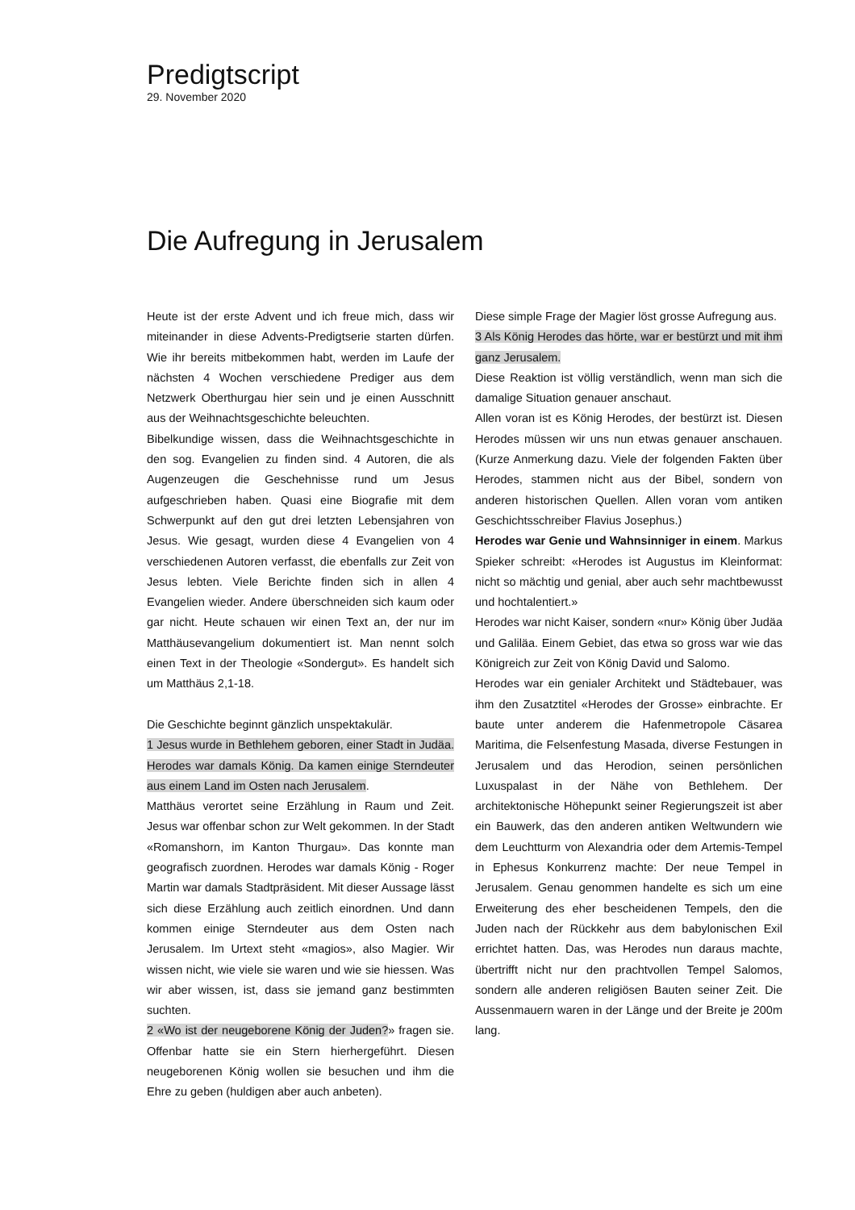Predigtscript
29. November 2020
Die Aufregung in Jerusalem
Heute ist der erste Advent und ich freue mich, dass wir miteinander in diese Advents-Predigtserie starten dürfen. Wie ihr bereits mitbekommen habt, werden im Laufe der nächsten 4 Wochen verschiedene Prediger aus dem Netzwerk Oberthurgau hier sein und je einen Ausschnitt aus der Weihnachtsgeschichte beleuchten.
Bibelkundige wissen, dass die Weihnachtsgeschichte in den sog. Evangelien zu finden sind. 4 Autoren, die als Augenzeugen die Geschehnisse rund um Jesus aufgeschrieben haben. Quasi eine Biografie mit dem Schwerpunkt auf den gut drei letzten Lebensjahren von Jesus. Wie gesagt, wurden diese 4 Evangelien von 4 verschiedenen Autoren verfasst, die ebenfalls zur Zeit von Jesus lebten. Viele Berichte finden sich in allen 4 Evangelien wieder. Andere überschneiden sich kaum oder gar nicht. Heute schauen wir einen Text an, der nur im Matthäusevangelium dokumentiert ist. Man nennt solch einen Text in der Theologie «Sondergut». Es handelt sich um Matthäus 2,1-18.
Die Geschichte beginnt gänzlich unspektakulär.
1 Jesus wurde in Bethlehem geboren, einer Stadt in Judäa. Herodes war damals König. Da kamen einige Sterndeuter aus einem Land im Osten nach Jerusalem.
Matthäus verortet seine Erzählung in Raum und Zeit. Jesus war offenbar schon zur Welt gekommen. In der Stadt «Romanshorn, im Kanton Thurgau». Das konnte man geografisch zuordnen. Herodes war damals König - Roger Martin war damals Stadtpräsident. Mit dieser Aussage lässt sich diese Erzählung auch zeitlich einordnen. Und dann kommen einige Sterndeuter aus dem Osten nach Jerusalem. Im Urtext steht «magios», also Magier. Wir wissen nicht, wie viele sie waren und wie sie hiessen. Was wir aber wissen, ist, dass sie jemand ganz bestimmten suchten.
2 «Wo ist der neugeborene König der Juden?» fragen sie. Offenbar hatte sie ein Stern hierhergeführt. Diesen neugeborenen König wollen sie besuchen und ihm die Ehre zu geben (huldigen aber auch anbeten).
Diese simple Frage der Magier löst grosse Aufregung aus.
3 Als König Herodes das hörte, war er bestürzt und mit ihm ganz Jerusalem.
Diese Reaktion ist völlig verständlich, wenn man sich die damalige Situation genauer anschaut.
Allen voran ist es König Herodes, der bestürzt ist. Diesen Herodes müssen wir uns nun etwas genauer anschauen. (Kurze Anmerkung dazu. Viele der folgenden Fakten über Herodes, stammen nicht aus der Bibel, sondern von anderen historischen Quellen. Allen voran vom antiken Geschichtsschreiber Flavius Josephus.)
Herodes war Genie und Wahnsinniger in einem. Markus Spieker schreibt: «Herodes ist Augustus im Kleinformat: nicht so mächtig und genial, aber auch sehr machtbewusst und hochtalentiert.»
Herodes war nicht Kaiser, sondern «nur» König über Judäa und Galiläa. Einem Gebiet, das etwa so gross war wie das Königreich zur Zeit von König David und Salomo.
Herodes war ein genialer Architekt und Städtebauer, was ihm den Zusatztitel «Herodes der Grosse» einbrachte. Er baute unter anderem die Hafenmetropole Cäsarea Maritima, die Felsenfestung Masada, diverse Festungen in Jerusalem und das Herodion, seinen persönlichen Luxuspalast in der Nähe von Bethlehem. Der architektonische Höhepunkt seiner Regierungszeit ist aber ein Bauwerk, das den anderen antiken Weltwundern wie dem Leuchtturm von Alexandria oder dem Artemis-Tempel in Ephesus Konkurrenz machte: Der neue Tempel in Jerusalem. Genau genommen handelte es sich um eine Erweiterung des eher bescheidenen Tempels, den die Juden nach der Rückkehr aus dem babylonischen Exil errichtet hatten. Das, was Herodes nun daraus machte, übertrifft nicht nur den prachtvollen Tempel Salomos, sondern alle anderen religiösen Bauten seiner Zeit. Die Aussenmauern waren in der Länge und der Breite je 200m lang.